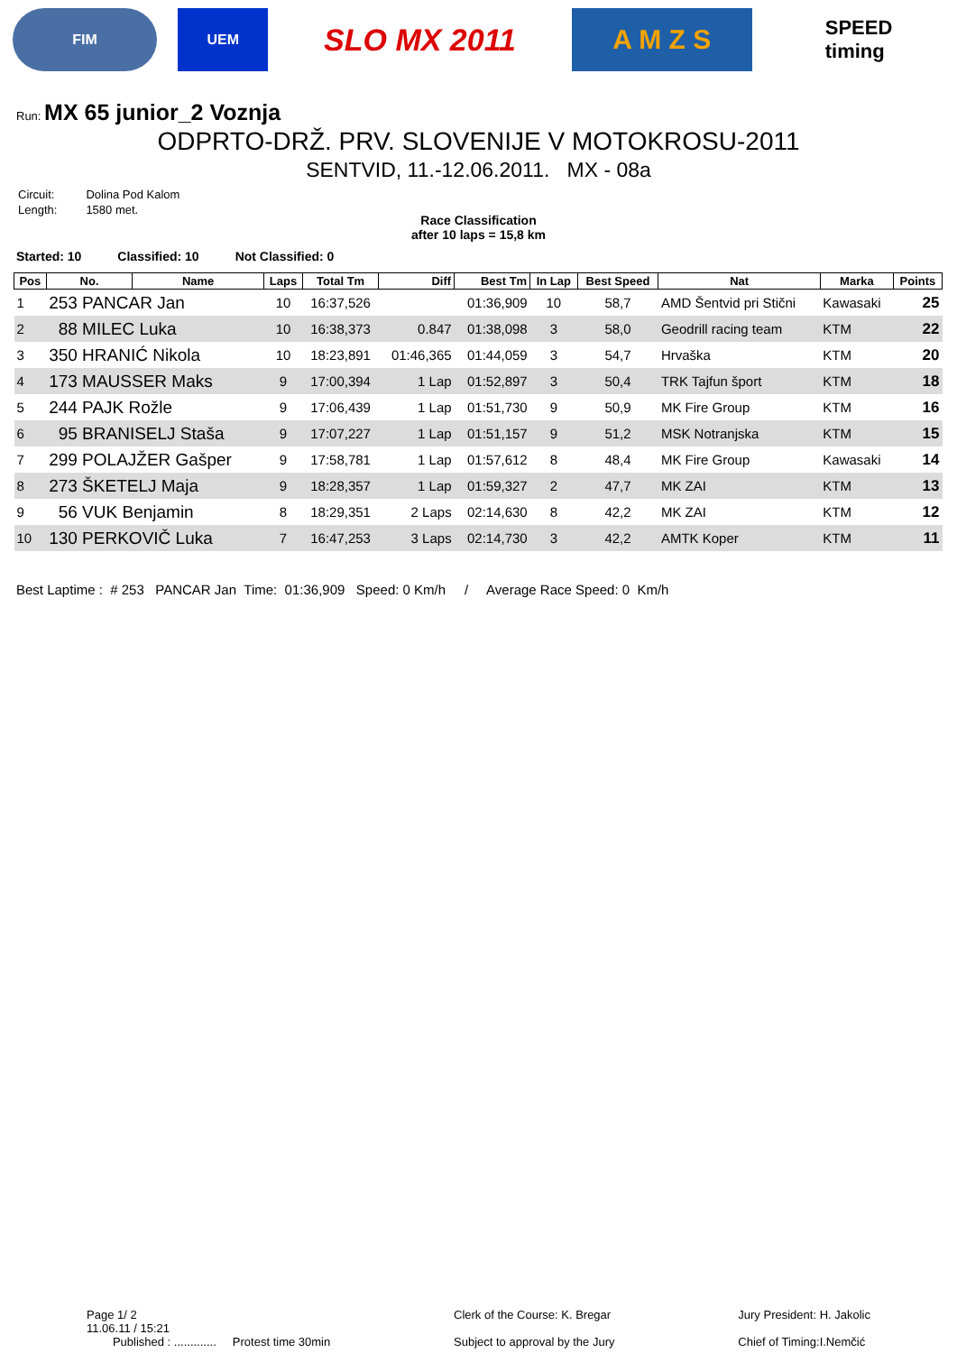FIM UEM
SLO MX 2011 A M Z S
SPEED
timing
Run: MX 65 junior_2 Voznja
ODPRTO-DRŽ. PRV. SLOVENIJE V MOTOKROSU-2011
SENTVID, 11.-12.06.2011. MX - 08a
| Circuit: | Dolina Pod Kalom |
| Length: | 1580 met. |
Race Classification
after 10 laps = 15,8 km
Started: 10 Classified: 10 Not Classified: 0
| Pos | No. | Name | Laps | Total Tm | Diff | Best Tm | In Lap | Best Speed | Nat | Marka | Points |
| --- | --- | --- | --- | --- | --- | --- | --- | --- | --- | --- | --- |
| 1 | 253 PANCAR Jan | | 10 | 16:37,526 | | 01:36,909 | 10 | 58,7 | AMD Šentvid pri Stični | Kawasaki | 25 |
| 2 | 88 MILEC Luka | | 10 | 16:38,373 | 0.847 | 01:38,098 | 3 | 58,0 | Geodrill racing team | KTM | 22 |
| 3 | 350 HRANIĆ Nikola | | 10 | 18:23,891 | 01:46,365 | 01:44,059 | 3 | 54,7 | Hrvaška | KTM | 20 |
| 4 | 173 MAUSSER Maks | | 9 | 17:00,394 | 1 Lap | 01:52,897 | 3 | 50,4 | TRK Tajfun šport | KTM | 18 |
| 5 | 244 PAJK Rožle | | 9 | 17:06,439 | 1 Lap | 01:51,730 | 9 | 50,9 | MK Fire Group | KTM | 16 |
| 6 | 95 BRANISELJ Staša | | 9 | 17:07,227 | 1 Lap | 01:51,157 | 9 | 51,2 | MSK Notranjska | KTM | 15 |
| 7 | 299 POLAJŽER Gašper | | 9 | 17:58,781 | 1 Lap | 01:57,612 | 8 | 48,4 | MK Fire Group | Kawasaki | 14 |
| 8 | 273 ŠKETELJ Maja | | 9 | 18:28,357 | 1 Lap | 01:59,327 | 2 | 47,7 | MK ZAI | KTM | 13 |
| 9 | 56 VUK Benjamin | | 8 | 18:29,351 | 2 Laps | 02:14,630 | 8 | 42,2 | MK ZAI | KTM | 12 |
| 10 | 130 PERKOVIČ Luka | | 7 | 16:47,253 | 3 Laps | 02:14,730 | 3 | 42,2 | AMTK Koper | KTM | 11 |
Best Laptime : # 253 PANCAR Jan Time: 01:36,909 Speed: 0 Km/h / Average Race Speed: 0 Km/h
Page 1/ 2
11.06.11 / 15:21
Published : ............. Protest time 30min
Clerk of the Course: K. Bregar
Subject to approval by the Jury
Jury President: H. Jakolic
Chief of Timing:I.Nemčić